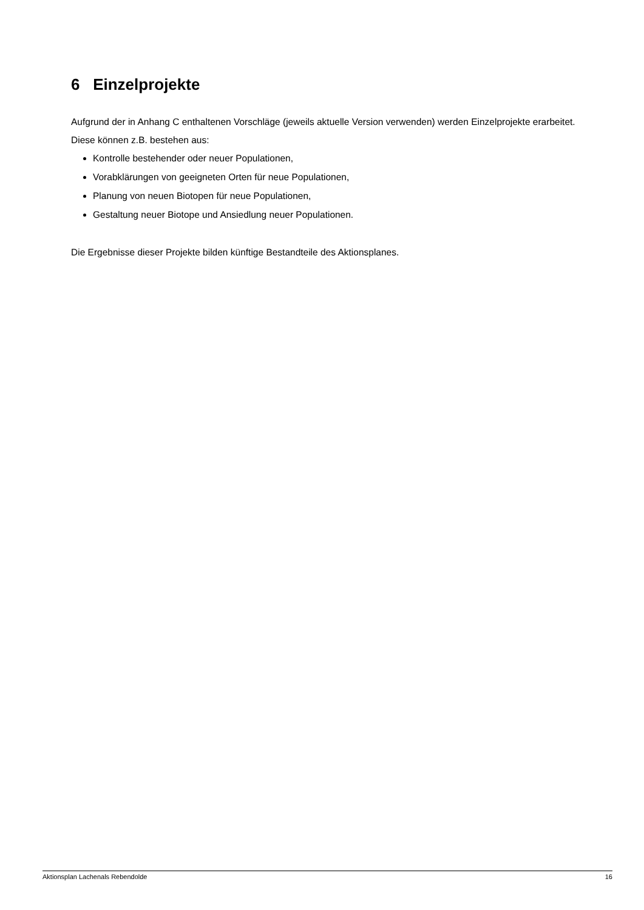6 Einzelprojekte
Aufgrund der in Anhang C enthaltenen Vorschläge (jeweils aktuelle Version verwenden) werden Einzelprojekte erarbeitet.
Diese können z.B. bestehen aus:
Kontrolle bestehender oder neuer Populationen,
Vorabklärungen von geeigneten Orten für neue Populationen,
Planung von neuen Biotopen für neue Populationen,
Gestaltung neuer Biotope und Ansiedlung neuer Populationen.
Die Ergebnisse dieser Projekte bilden künftige Bestandteile des Aktionsplanes.
Aktionsplan Lachenals Rebendolde 16